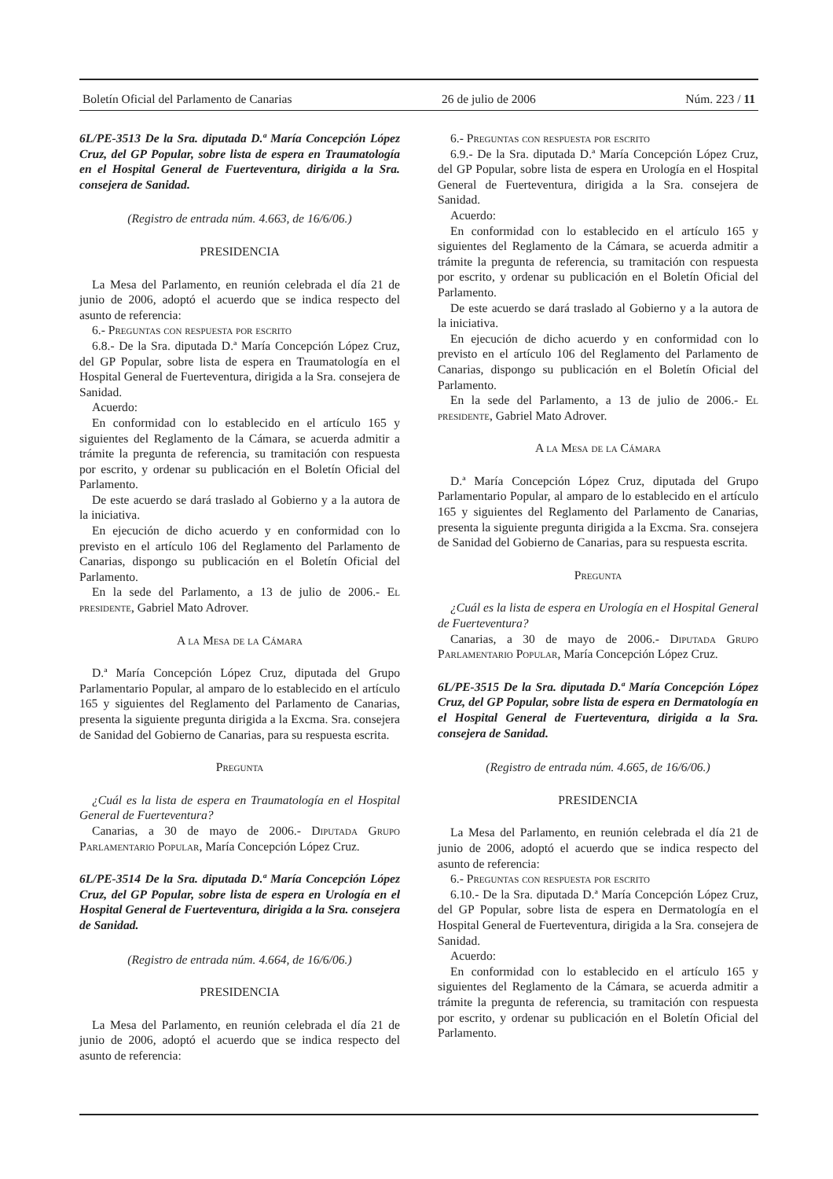Boletín Oficial del Parlamento de Canarias 26 de julio de 2006 Núm. 223 / 11
6L/PE-3513 De la Sra. diputada D.ª María Concepción López Cruz, del GP Popular, sobre lista de espera en Traumatología en el Hospital General de Fuerteventura, dirigida a la Sra. consejera de Sanidad.
(Registro de entrada núm. 4.663, de 16/6/06.)
PRESIDENCIA
La Mesa del Parlamento, en reunión celebrada el día 21 de junio de 2006, adoptó el acuerdo que se indica respecto del asunto de referencia:
6.- Preguntas con respuesta por escrito
6.8.- De la Sra. diputada D.ª María Concepción López Cruz, del GP Popular, sobre lista de espera en Traumatología en el Hospital General de Fuerteventura, dirigida a la Sra. consejera de Sanidad.
Acuerdo:
En conformidad con lo establecido en el artículo 165 y siguientes del Reglamento de la Cámara, se acuerda admitir a trámite la pregunta de referencia, su tramitación con respuesta por escrito, y ordenar su publicación en el Boletín Oficial del Parlamento.
De este acuerdo se dará traslado al Gobierno y a la autora de la iniciativa.
En ejecución de dicho acuerdo y en conformidad con lo previsto en el artículo 106 del Reglamento del Parlamento de Canarias, dispongo su publicación en el Boletín Oficial del Parlamento.
En la sede del Parlamento, a 13 de julio de 2006.- El presidente, Gabriel Mato Adrover.
A la Mesa de la Cámara
D.ª María Concepción López Cruz, diputada del Grupo Parlamentario Popular, al amparo de lo establecido en el artículo 165 y siguientes del Reglamento del Parlamento de Canarias, presenta la siguiente pregunta dirigida a la Excma. Sra. consejera de Sanidad del Gobierno de Canarias, para su respuesta escrita.
Pregunta
¿Cuál es la lista de espera en Traumatología en el Hospital General de Fuerteventura?
Canarias, a 30 de mayo de 2006.- Diputada Grupo Parlamentario Popular, María Concepción López Cruz.
6L/PE-3514 De la Sra. diputada D.ª María Concepción López Cruz, del GP Popular, sobre lista de espera en Urología en el Hospital General de Fuerteventura, dirigida a la Sra. consejera de Sanidad.
(Registro de entrada núm. 4.664, de 16/6/06.)
PRESIDENCIA
La Mesa del Parlamento, en reunión celebrada el día 21 de junio de 2006, adoptó el acuerdo que se indica respecto del asunto de referencia:
6.- Preguntas con respuesta por escrito
6.9.- De la Sra. diputada D.ª María Concepción López Cruz, del GP Popular, sobre lista de espera en Urología en el Hospital General de Fuerteventura, dirigida a la Sra. consejera de Sanidad.
Acuerdo:
En conformidad con lo establecido en el artículo 165 y siguientes del Reglamento de la Cámara, se acuerda admitir a trámite la pregunta de referencia, su tramitación con respuesta por escrito, y ordenar su publicación en el Boletín Oficial del Parlamento.
De este acuerdo se dará traslado al Gobierno y a la autora de la iniciativa.
En ejecución de dicho acuerdo y en conformidad con lo previsto en el artículo 106 del Reglamento del Parlamento de Canarias, dispongo su publicación en el Boletín Oficial del Parlamento.
En la sede del Parlamento, a 13 de julio de 2006.- El presidente, Gabriel Mato Adrover.
A la Mesa de la Cámara
D.ª María Concepción López Cruz, diputada del Grupo Parlamentario Popular, al amparo de lo establecido en el artículo 165 y siguientes del Reglamento del Parlamento de Canarias, presenta la siguiente pregunta dirigida a la Excma. Sra. consejera de Sanidad del Gobierno de Canarias, para su respuesta escrita.
Pregunta
¿Cuál es la lista de espera en Urología en el Hospital General de Fuerteventura?
Canarias, a 30 de mayo de 2006.- Diputada Grupo Parlamentario Popular, María Concepción López Cruz.
6L/PE-3515 De la Sra. diputada D.ª María Concepción López Cruz, del GP Popular, sobre lista de espera en Dermatología en el Hospital General de Fuerteventura, dirigida a la Sra. consejera de Sanidad.
(Registro de entrada núm. 4.665, de 16/6/06.)
PRESIDENCIA
La Mesa del Parlamento, en reunión celebrada el día 21 de junio de 2006, adoptó el acuerdo que se indica respecto del asunto de referencia:
6.- Preguntas con respuesta por escrito
6.10.- De la Sra. diputada D.ª María Concepción López Cruz, del GP Popular, sobre lista de espera en Dermatología en el Hospital General de Fuerteventura, dirigida a la Sra. consejera de Sanidad.
Acuerdo:
En conformidad con lo establecido en el artículo 165 y siguientes del Reglamento de la Cámara, se acuerda admitir a trámite la pregunta de referencia, su tramitación con respuesta por escrito, y ordenar su publicación en el Boletín Oficial del Parlamento.